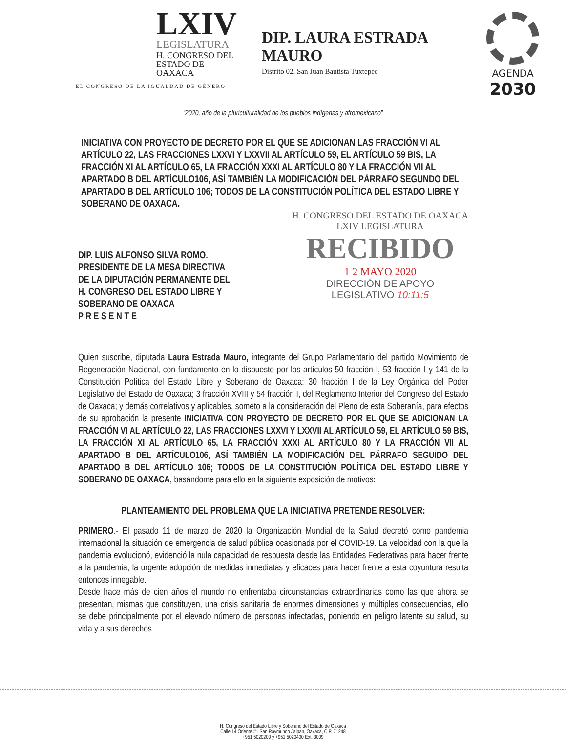LXIV
LEGISLATURA
H. CONGRESO DEL
ESTADO DE OAXACA
EL CONGRESO DE LA IGUALDAD DE GÉNERO
DIP. LAURA ESTRADA MAURO
Distrito 02. San Juan Bautista Tuxtepec
AGENDA
2030
“2020, año de la pluriculturalidad de los pueblos indígenas y afromexicano”
INICIATIVA CON PROYECTO DE DECRETO POR EL QUE SE ADICIONAN LAS FRACCIÓN VI AL ARTÍCULO 22, LAS FRACCIONES LXXVI Y LXXVII AL ARTÍCULO 59, EL ARTÍCULO 59 BIS, LA FRACCIÓN XI AL ARTÍCULO 65, LA FRACCIÓN XXXI AL ARTÍCULO 80 Y LA FRACCIÓN VII AL APARTADO B DEL ARTÍCULO106, ASÍ TAMBIÉN LA MODIFICACIÓN DEL PÁRRAFO SEGUNDO DEL APARTADO B DEL ARTÍCULO 106; TODOS DE LA CONSTITUCIÓN POLÍTICA DEL ESTADO LIBRE Y SOBERANO DE OAXACA.
DIP. LUIS ALFONSO SILVA ROMO.
PRESIDENTE DE LA MESA DIRECTIVA
DE LA DIPUTACIÓN PERMANENTE DEL
H. CONGRESO DEL ESTADO LIBRE Y
SOBERANO DE OAXACA
P R E S E N T E
H. CONGRESO DEL ESTADO DE OAXACA
LXIV LEGISLATURA
RECIBIDO
1 2 MAYO 2020
DIRECCIÓN DE APOYO
LEGISLATIVO 10:11:5
Quien suscribe, diputada Laura Estrada Mauro, integrante del Grupo Parlamentario del partido Movimiento de Regeneración Nacional, con fundamento en lo dispuesto por los artículos 50 fracción I, 53 fracción I y 141 de la Constitución Política del Estado Libre y Soberano de Oaxaca; 30 fracción I de la Ley Orgánica del Poder Legislativo del Estado de Oaxaca; 3 fracción XVIII y 54 fracción I, del Reglamento Interior del Congreso del Estado de Oaxaca; y demás correlativos y aplicables, someto a la consideración del Pleno de esta Soberanía, para efectos de su aprobación la presente INICIATIVA CON PROYECTO DE DECRETO POR EL QUE SE ADICIONAN LA FRACCIÓN VI AL ARTÍCULO 22, LAS FRACCIONES LXXVI Y LXXVII AL ARTÍCULO 59, EL ARTÍCULO 59 BIS, LA FRACCIÓN XI AL ARTÍCULO 65, LA FRACCIÓN XXXI AL ARTÍCULO 80 Y LA FRACCIÓN VII AL APARTADO B DEL ARTÍCULO106, ASÍ TAMBIÉN LA MODIFICACIÓN DEL PÁRRAFO SEGUIDO DEL APARTADO B DEL ARTÍCULO 106; TODOS DE LA CONSTITUCIÓN POLÍTICA DEL ESTADO LIBRE Y SOBERANO DE OAXACA, basándome para ello en la siguiente exposición de motivos:
PLANTEAMIENTO DEL PROBLEMA QUE LA INICIATIVA PRETENDE RESOLVER:
PRIMERO.- El pasado 11 de marzo de 2020 la Organización Mundial de la Salud decretó como pandemia internacional la situación de emergencia de salud pública ocasionada por el COVID-19. La velocidad con la que la pandemia evolucionó, evidenció la nula capacidad de respuesta desde las Entidades Federativas para hacer frente a la pandemia, la urgente adopción de medidas inmediatas y eficaces para hacer frente a esta coyuntura resulta entonces innegable.
Desde hace más de cien años el mundo no enfrentaba circunstancias extraordinarias como las que ahora se presentan, mismas que constituyen, una crisis sanitaria de enormes dimensiones y múltiples consecuencias, ello se debe principalmente por el elevado número de personas infectadas, poniendo en peligro latente su salud, su vida y a sus derechos.
H. Congreso del Estado Libre y Soberano del Estado de Oaxaca
Calle 14 Oriente #1 San Raymundo Jalpan, Oaxaca, C.P. 71248
+951 5020200 y +951 5020400 Ext. 3009